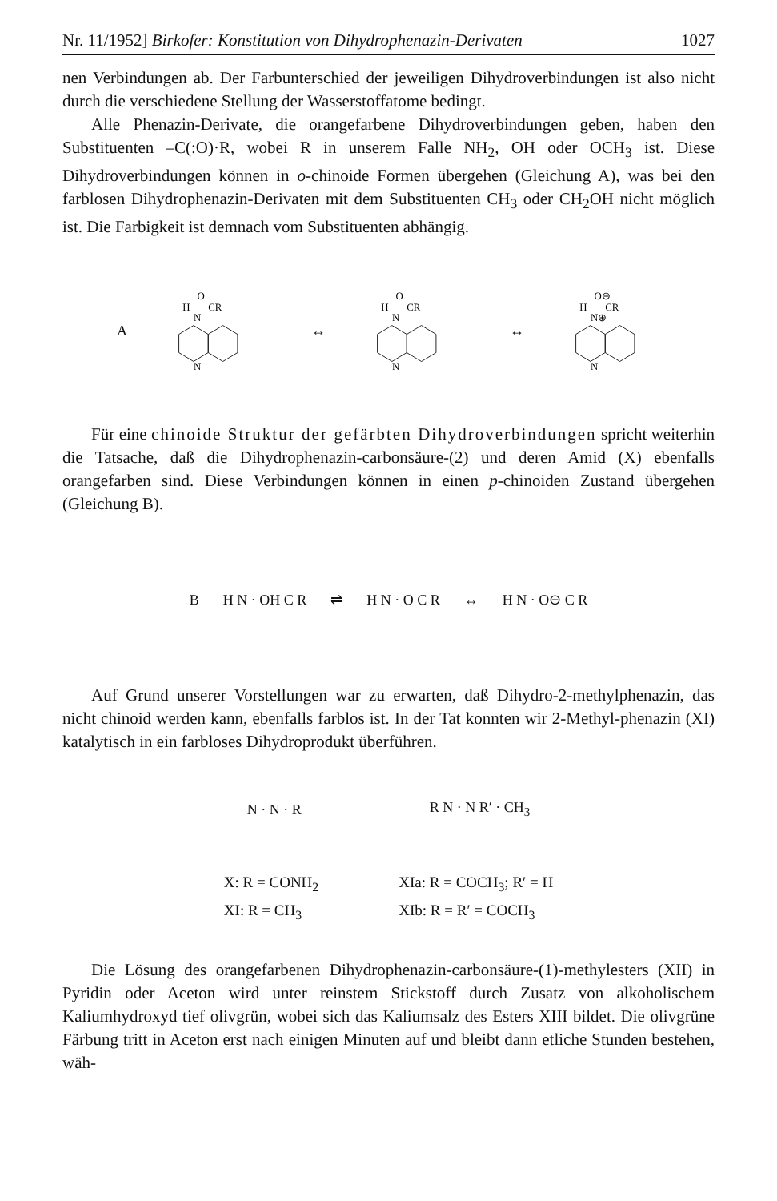Nr. 11/1952] Birkofer: Konstitution von Dihydrophenazin-Derivaten 1027
nen Verbindungen ab. Der Farbunterschied der jeweiligen Dihydroverbindungen ist also nicht durch die verschiedene Stellung der Wasserstoffatome bedingt.
Alle Phenazin-Derivate, die orangefarbene Dihydroverbindungen geben, haben den Substituenten –C(:O)·R, wobei R in unserem Falle NH<sub>2</sub>, OH oder OCH<sub>3</sub> ist. Diese Dihydroverbindungen können in o-chinoide Formen übergehen (Gleichung A), was bei den farblosen Dihydrophenazin-Derivaten mit dem Substituenten CH<sub>3</sub> oder CH<sub>2</sub>OH nicht möglich ist. Die Farbigkeit ist demnach vom Substituenten abhängig.
A
O
H
CR
N
N
↔
O
H
CR
N
N
↔
O⊖
H
CR
N⊕
N
Für eine chinoide Struktur der gefärbten Dihydroverbindungen spricht weiterhin die Tatsache, daß die Dihydrophenazin-carbonsäure-(2) und deren Amid (X) ebenfalls orangefarben sind. Diese Verbindungen können in einen p-chinoiden Zustand übergehen (Gleichung B).
B H N · OH C R ⇌ H N · O C R ↔ H N · O⊖ C R
Auf Grund unserer Vorstellungen war zu erwarten, daß Dihydro-2-methylphenazin, das nicht chinoid werden kann, ebenfalls farblos ist. In der Tat konnten wir 2-Methyl-phenazin (XI) katalytisch in ein farbloses Dihydroprodukt überführen.
N · N · R R N · N R′ · CH<sub>3</sub>
X: R = CONH<sub>2</sub>
XI: R = CH<sub>3</sub>
XIa: R = COCH<sub>3</sub>; R′ = H
XIb: R = R′ = COCH<sub>3</sub>
Die Lösung des orangefarbenen Dihydrophenazin-carbonsäure-(1)-methylesters (XII) in Pyridin oder Aceton wird unter reinstem Stickstoff durch Zusatz von alkoholischem Kaliumhydroxyd tief olivgrün, wobei sich das Kaliumsalz des Esters XIII bildet. Die olivgrüne Färbung tritt in Aceton erst nach einigen Minuten auf und bleibt dann etliche Stunden bestehen, wäh-